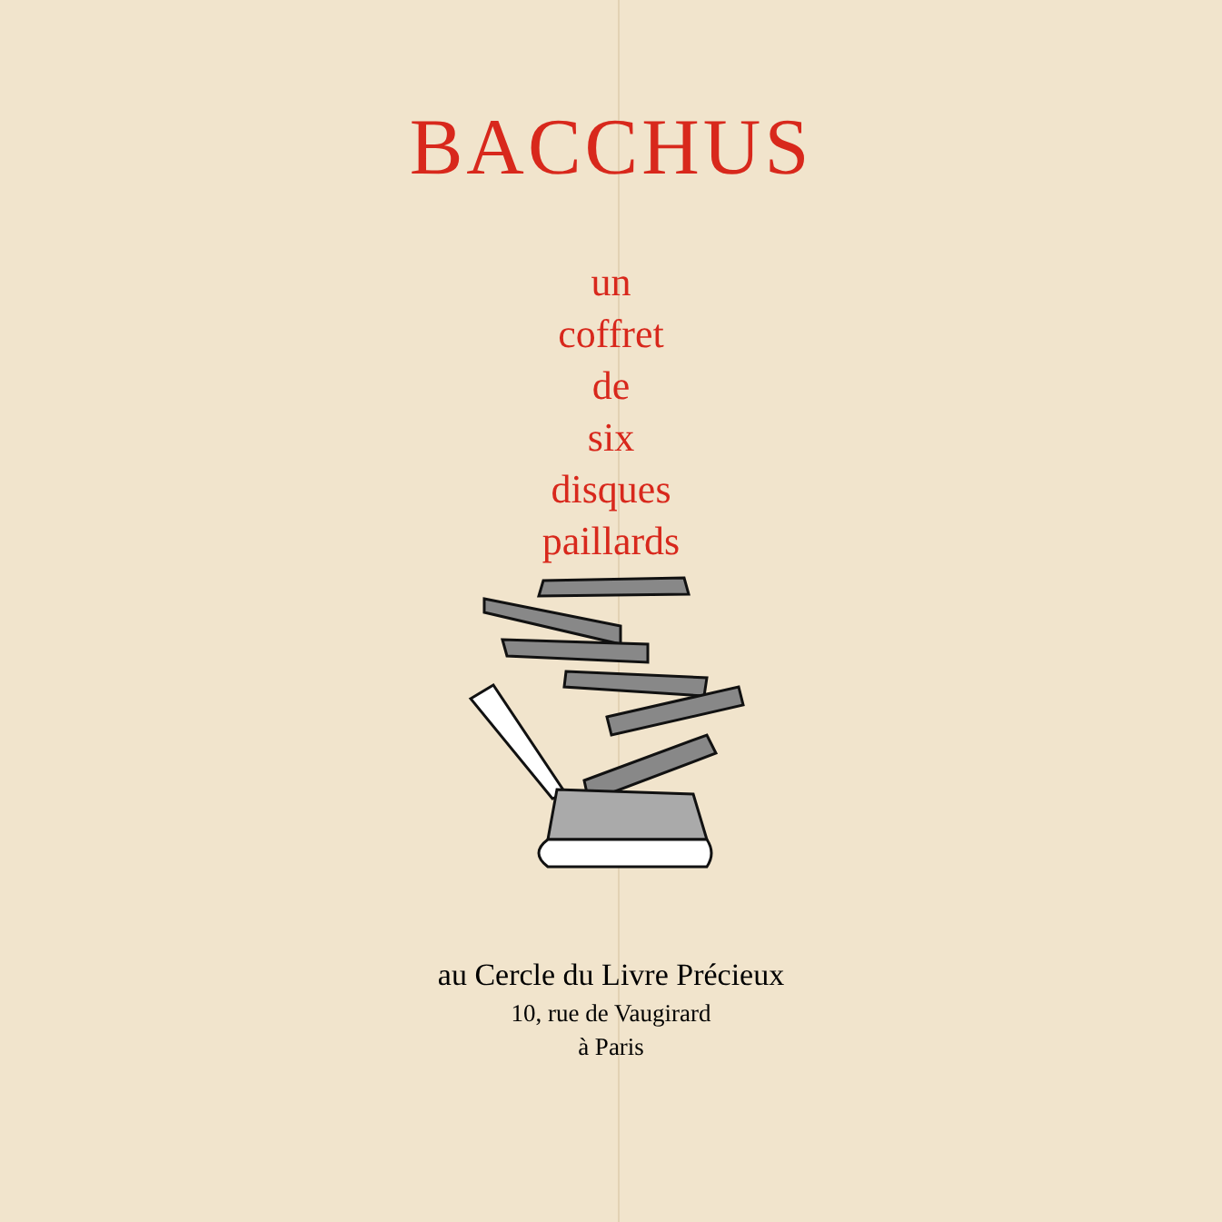BACCHUS
un
coffret
de
six
disques
paillards
au Cercle du Livre Précieux
10, rue de Vaugirard
à Paris